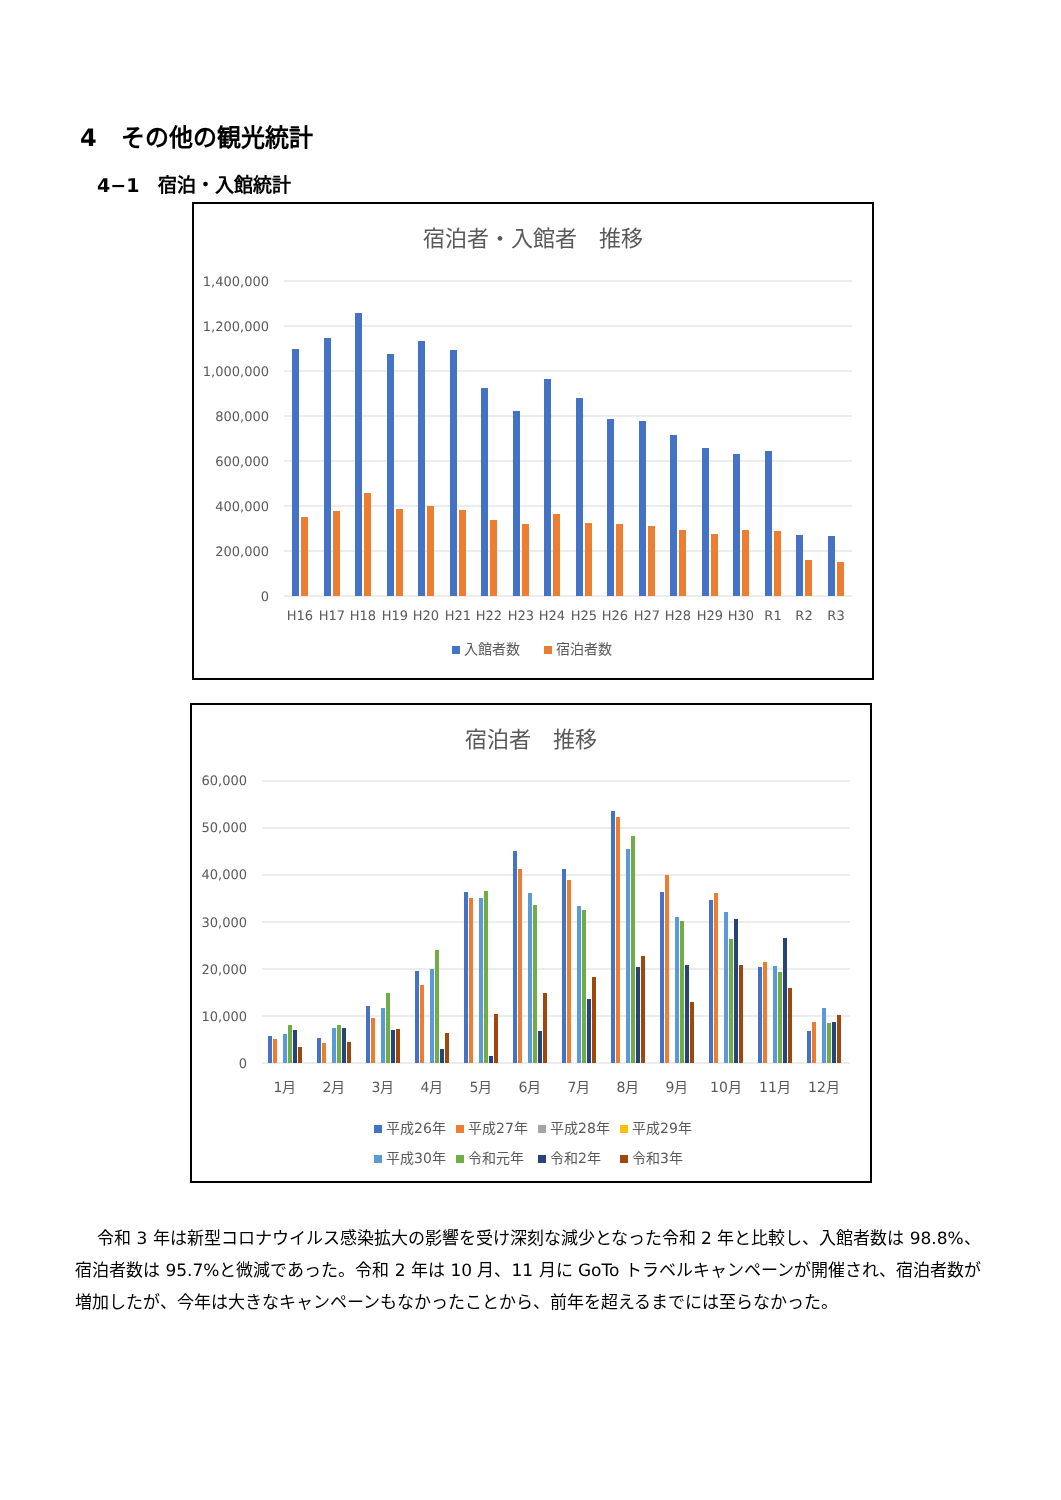4　その他の観光統計
4−1　宿泊・入館統計
宿泊者・入館者　推移
1,400,000
1,200,000
1,000,000
800,000
600,000
400,000
200,000
0
H16
H17
H18
H19
H20
H21
H22
H23
H24
H25
H26
H27
H28
H29
H30
R1
R2
R3
入館者数
宿泊者数
宿泊者　推移
60,000
50,000
40,000
30,000
20,000
10,000
0
1月
2月
3月
4月
5月
6月
7月
8月
9月
10月
11月
12月
平成26年
平成27年
平成28年
平成29年
平成30年
令和元年
令和2年
令和3年
令和 3 年は新型コロナウイルス感染拡大の影響を受け深刻な減少となった令和 2 年と比較し、入館者数は 98.8%、宿泊者数は 95.7%と微減であった。令和 2 年は 10 月、11 月に GoTo トラベルキャンペーンが開催され、宿泊者数が増加したが、今年は大きなキャンペーンもなかったことから、前年を超えるまでには至らなかった。